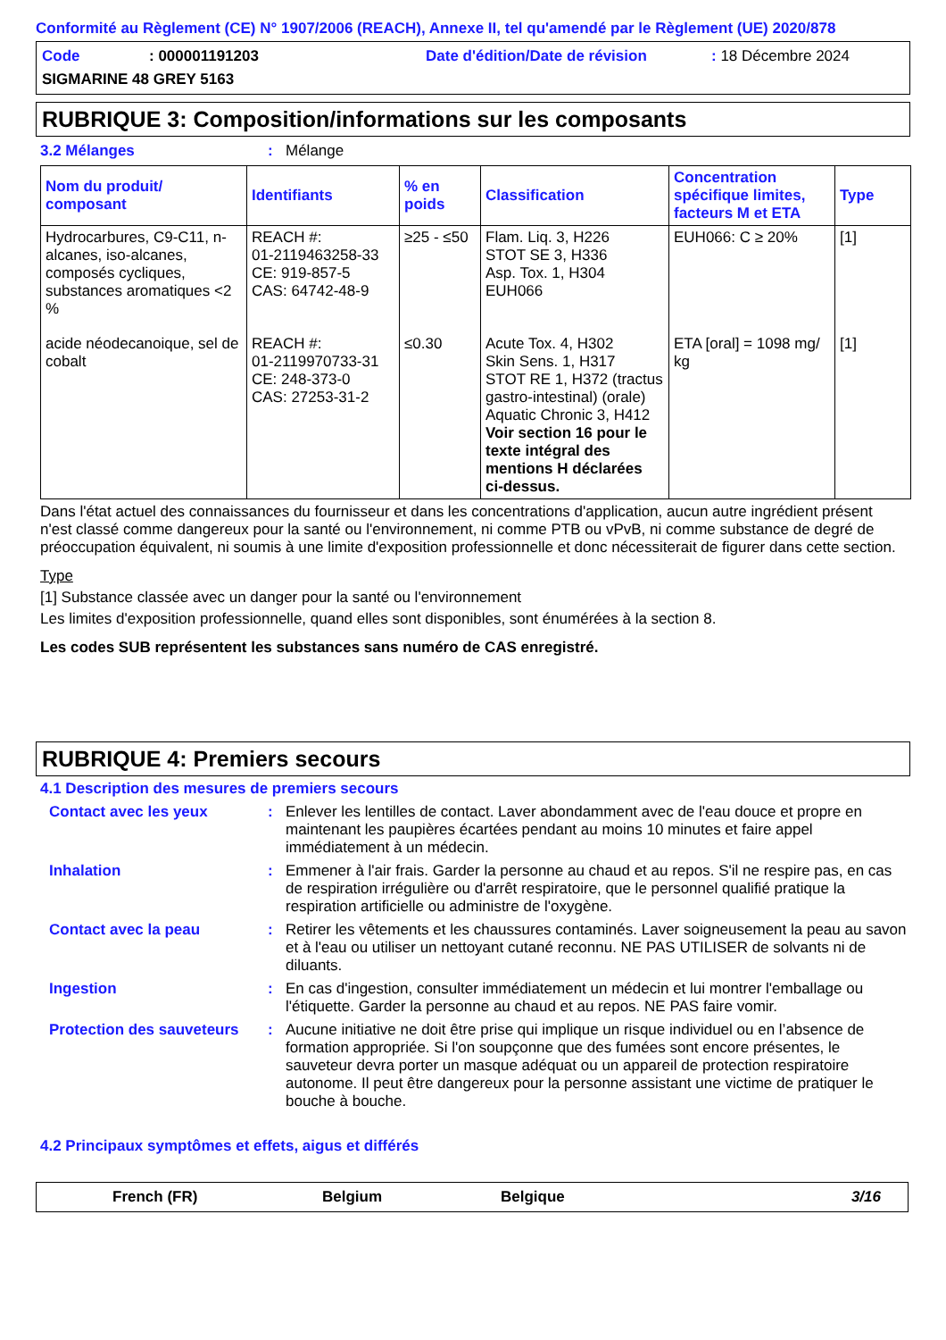Conformité au Règlement (CE) N° 1907/2006 (REACH), Annexe II, tel qu'amendé par le Règlement (UE) 2020/878
Code: 000001191203 Date d'édition/Date de révision: 18 Décembre 2024 SIGMARINE 48 GREY 5163
RUBRIQUE 3: Composition/informations sur les composants
3.2 Mélanges: Mélange
| Nom du produit/ composant | Identifiants | % en poids | Classification | Concentration spécifique limites, facteurs M et ETA | Type |
| --- | --- | --- | --- | --- | --- |
| Hydrocarbures, C9-C11, n-alcanes, iso-alcanes, composés cycliques, substances aromatiques <2 % | REACH #: 01-2119463258-33 CE: 919-857-5 CAS: 64742-48-9 | ≥25 - ≤50 | Flam. Liq. 3, H226 STOT SE 3, H336 Asp. Tox. 1, H304 EUH066 | EUH066: C ≥ 20% | [1] |
| acide néodecanoique, sel de cobalt | REACH #: 01-2119970733-31 CE: 248-373-0 CAS: 27253-31-2 | ≤0.30 | Acute Tox. 4, H302 Skin Sens. 1, H317 STOT RE 1, H372 (tractus gastro-intestinal) (orale) Aquatic Chronic 3, H412 Voir section 16 pour le texte intégral des mentions H déclarées ci-dessus. | ETA [oral] = 1098 mg/ kg | [1] |
Dans l'état actuel des connaissances du fournisseur et dans les concentrations d'application, aucun autre ingrédient présent n'est classé comme dangereux pour la santé ou l'environnement, ni comme PTB ou vPvB, ni comme substance de degré de préoccupation équivalent, ni soumis à une limite d'exposition professionnelle et donc nécessiterait de figurer dans cette section.
Type
[1] Substance classée avec un danger pour la santé ou l'environnement
Les limites d'exposition professionnelle, quand elles sont disponibles, sont énumérées à la section 8.
Les codes SUB représentent les substances sans numéro de CAS enregistré.
RUBRIQUE 4: Premiers secours
4.1 Description des mesures de premiers secours
Contact avec les yeux: Enlever les lentilles de contact. Laver abondamment avec de l'eau douce et propre en maintenant les paupières écartées pendant au moins 10 minutes et faire appel immédiatement à un médecin.
Inhalation: Emmener à l'air frais. Garder la personne au chaud et au repos. S'il ne respire pas, en cas de respiration irrégulière ou d'arrêt respiratoire, que le personnel qualifié pratique la respiration artificielle ou administre de l'oxygène.
Contact avec la peau: Retirer les vêtements et les chaussures contaminés. Laver soigneusement la peau au savon et à l'eau ou utiliser un nettoyant cutané reconnu. NE PAS UTILISER de solvants ni de diluants.
Ingestion: En cas d'ingestion, consulter immédiatement un médecin et lui montrer l'emballage ou l'étiquette. Garder la personne au chaud et au repos. NE PAS faire vomir.
Protection des sauveteurs: Aucune initiative ne doit être prise qui implique un risque individuel ou en l’absence de formation appropriée. Si l'on soupçonne que des fumées sont encore présentes, le sauveteur devra porter un masque adéquat ou un appareil de protection respiratoire autonome. Il peut être dangereux pour la personne assistant une victime de pratiquer le bouche à bouche.
4.2 Principaux symptômes et effets, aigus et différés
French (FR) Belgium Belgique 3/16